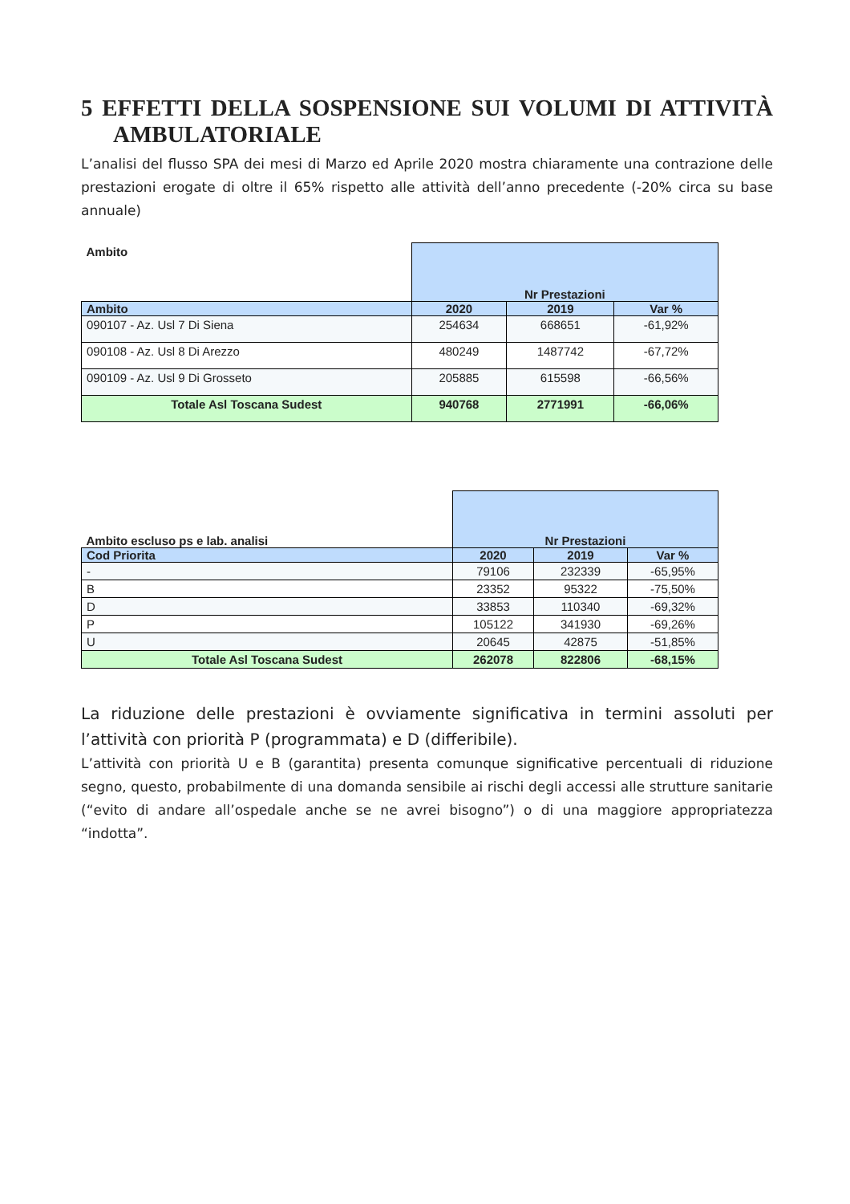5 EFFETTI DELLA SOSPENSIONE SUI VOLUMI DI ATTIVITÀ AMBULATORIALE
L’analisi del flusso SPA dei mesi di Marzo ed Aprile 2020 mostra chiaramente una contrazione delle prestazioni erogate di oltre il 65% rispetto alle attività dell’anno precedente (-20% circa su base annuale)
| Ambito | Nr Prestazioni | | |
| Ambito | 2020 | 2019 | Var % |
| 090107 - Az. Usl 7 Di Siena | 254634 | 668651 | -61,92% |
| 090108 - Az. Usl 8 Di Arezzo | 480249 | 1487742 | -67,72% |
| 090109 - Az. Usl 9 Di Grosseto | 205885 | 615598 | -66,56% |
| Totale Asl Toscana Sudest | 940768 | 2771991 | -66,06% |
| Ambito escluso ps e lab. analisi | Nr Prestazioni | | |
| Cod Priorita | 2020 | 2019 | Var % |
| - | 79106 | 232339 | -65,95% |
| B | 23352 | 95322 | -75,50% |
| D | 33853 | 110340 | -69,32% |
| P | 105122 | 341930 | -69,26% |
| U | 20645 | 42875 | -51,85% |
| Totale Asl Toscana Sudest | 262078 | 822806 | -68,15% |
La riduzione delle prestazioni è ovviamente significativa in termini assoluti per l’attività con priorità P (programmata) e D (differibile).
L’attività con priorità U e B (garantita) presenta comunque significative percentuali di riduzione segno, questo, probabilmente di una domanda sensibile ai rischi degli accessi alle strutture sanitarie (“evito di andare all’ospedale anche se ne avrei bisogno”) o di una maggiore appropriatezza “indotta”.